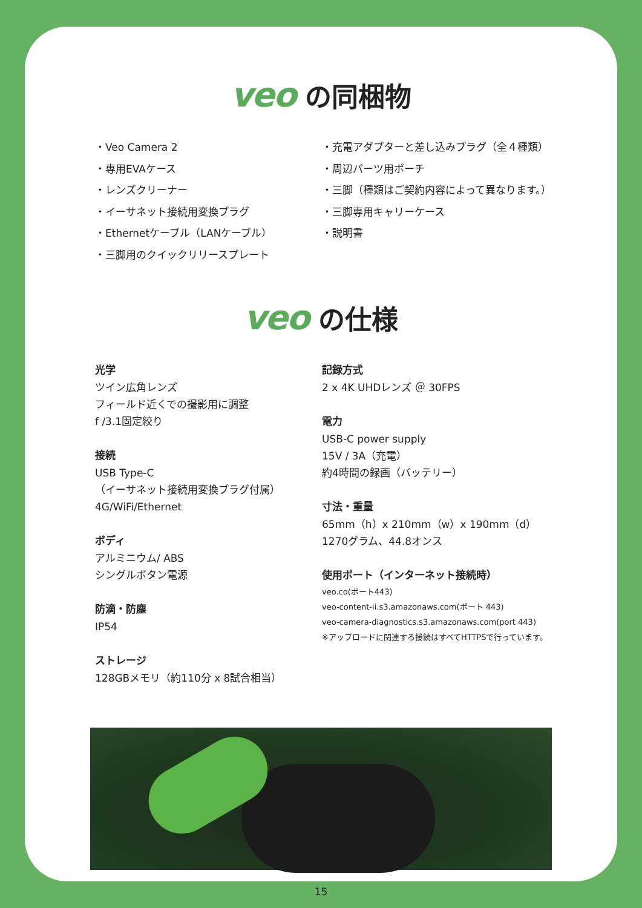veo の同梱物
・Veo Camera 2
・専用EVAケース
・レンズクリーナー
・イーサネット接続用変換プラグ
・Ethernetケーブル（LANケーブル）
・三脚用のクイックリリースプレート
・充電アダプターと差し込みプラグ（全４種類）
・周辺パーツ用ポーチ
・三脚（種類はご契約内容によって異なります。）
・三脚専用キャリーケース
・説明書
veo の仕様
光学
ツイン広角レンズ
フィールド近くでの撮影用に調整
f /3.1固定絞り
接続
USB Type-C
（イーサネット接続用変換プラグ付属）
4G/WiFi/Ethernet
ボディ
アルミニウム/ ABS
シングルボタン電源
防滴・防塵
IP54
ストレージ
128GBメモリ（約110分 x 8試合相当）
記録方式
2 x 4K UHDレンズ ＠ 30FPS
電力
USB-C power supply
15V / 3A（充電）
約4時間の録画（バッテリー）
寸法・重量
65mm（h）x 210mm（w）x 190mm（d）
1270グラム、44.8オンス
使用ポート（インターネット接続時）
veo.co(ポート443)
veo-content-ii.s3.amazonaws.com(ポート 443)
veo-camera-diagnostics.s3.amazonaws.com(port 443)
※アップロードに関連する接続はすべてHTTPSで行っています。
15